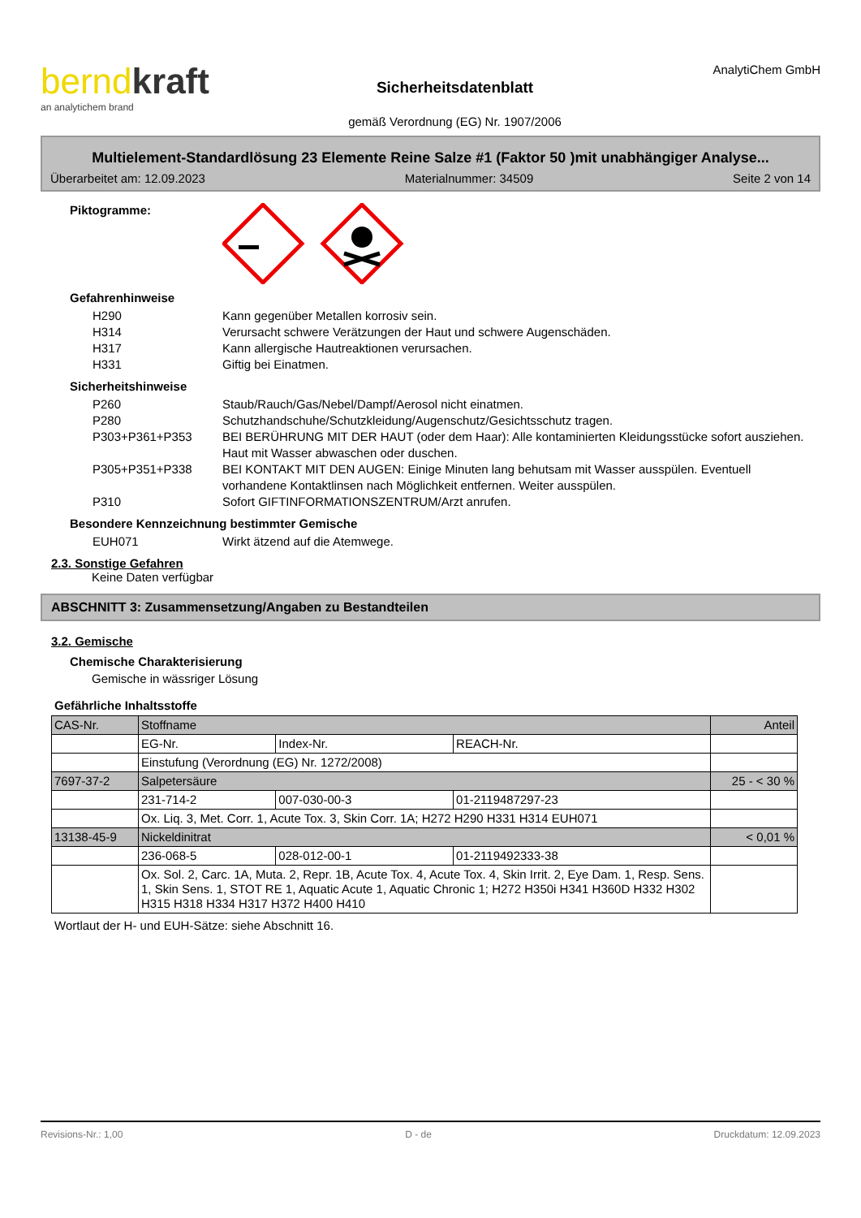berndkraft
an analytichem brand
Sicherheitsdatenblatt
gemäß Verordnung (EG) Nr. 1907/2006
AnalytiChem GmbH
Multielement-Standardlösung 23 Elemente Reine Salze #1 (Faktor 50 )mit unabhängiger Analyse...
Überarbeitet am: 12.09.2023 Materialnummer: 34509 Seite 2 von 14
Piktogramme:
Gefahrenhinweise
H290 Kann gegenüber Metallen korrosiv sein.
H314 Verursacht schwere Verätzungen der Haut und schwere Augenschäden.
H317 Kann allergische Hautreaktionen verursachen.
H331 Giftig bei Einatmen.
Sicherheitshinweise
P260 Staub/Rauch/Gas/Nebel/Dampf/Aerosol nicht einatmen.
P280 Schutzhandschuhe/Schutzkleidung/Augenschutz/Gesichtsschutz tragen.
P303+P361+P353 BEI BERÜHRUNG MIT DER HAUT (oder dem Haar): Alle kontaminierten Kleidungsstücke sofort ausziehen. Haut mit Wasser abwaschen oder duschen.
P305+P351+P338 BEI KONTAKT MIT DEN AUGEN: Einige Minuten lang behutsam mit Wasser ausspülen. Eventuell vorhandene Kontaktlinsen nach Möglichkeit entfernen. Weiter ausspülen.
P310 Sofort GIFTINFORMATIONSZENTRUM/Arzt anrufen.
Besondere Kennzeichnung bestimmter Gemische
EUH071 Wirkt ätzend auf die Atemwege.
2.3. Sonstige Gefahren
Keine Daten verfügbar
ABSCHNITT 3: Zusammensetzung/Angaben zu Bestandteilen
3.2. Gemische
Chemische Charakterisierung
Gemische in wässriger Lösung
Gefährliche Inhaltsstoffe
| CAS-Nr. | Stoffname | | | Anteil |
| | EG-Nr. | Index-Nr. | REACH-Nr. | |
| | Einstufung (Verordnung (EG) Nr. 1272/2008) | | | |
| 7697-37-2 | Salpetersäure | | | 25 - < 30 % |
| | 231-714-2 | 007-030-00-3 | 01-2119487297-23 | |
| | Ox. Liq. 3, Met. Corr. 1, Acute Tox. 3, Skin Corr. 1A; H272 H290 H331 H314 EUH071 | | | |
| 13138-45-9 | Nickeldinitrat | | | < 0,01 % |
| | 236-068-5 | 028-012-00-1 | 01-2119492333-38 | |
| | Ox. Sol. 2, Carc. 1A, Muta. 2, Repr. 1B, Acute Tox. 4, Acute Tox. 4, Skin Irrit. 2, Eye Dam. 1, Resp. Sens. 1, Skin Sens. 1, STOT RE 1, Aquatic Acute 1, Aquatic Chronic 1; H272 H350i H341 H360D H332 H302 H315 H318 H334 H317 H372 H400 H410 | | | |
Wortlaut der H- und EUH-Sätze: siehe Abschnitt 16.
Revisions-Nr.: 1,00 D - de Druckdatum: 12.09.2023